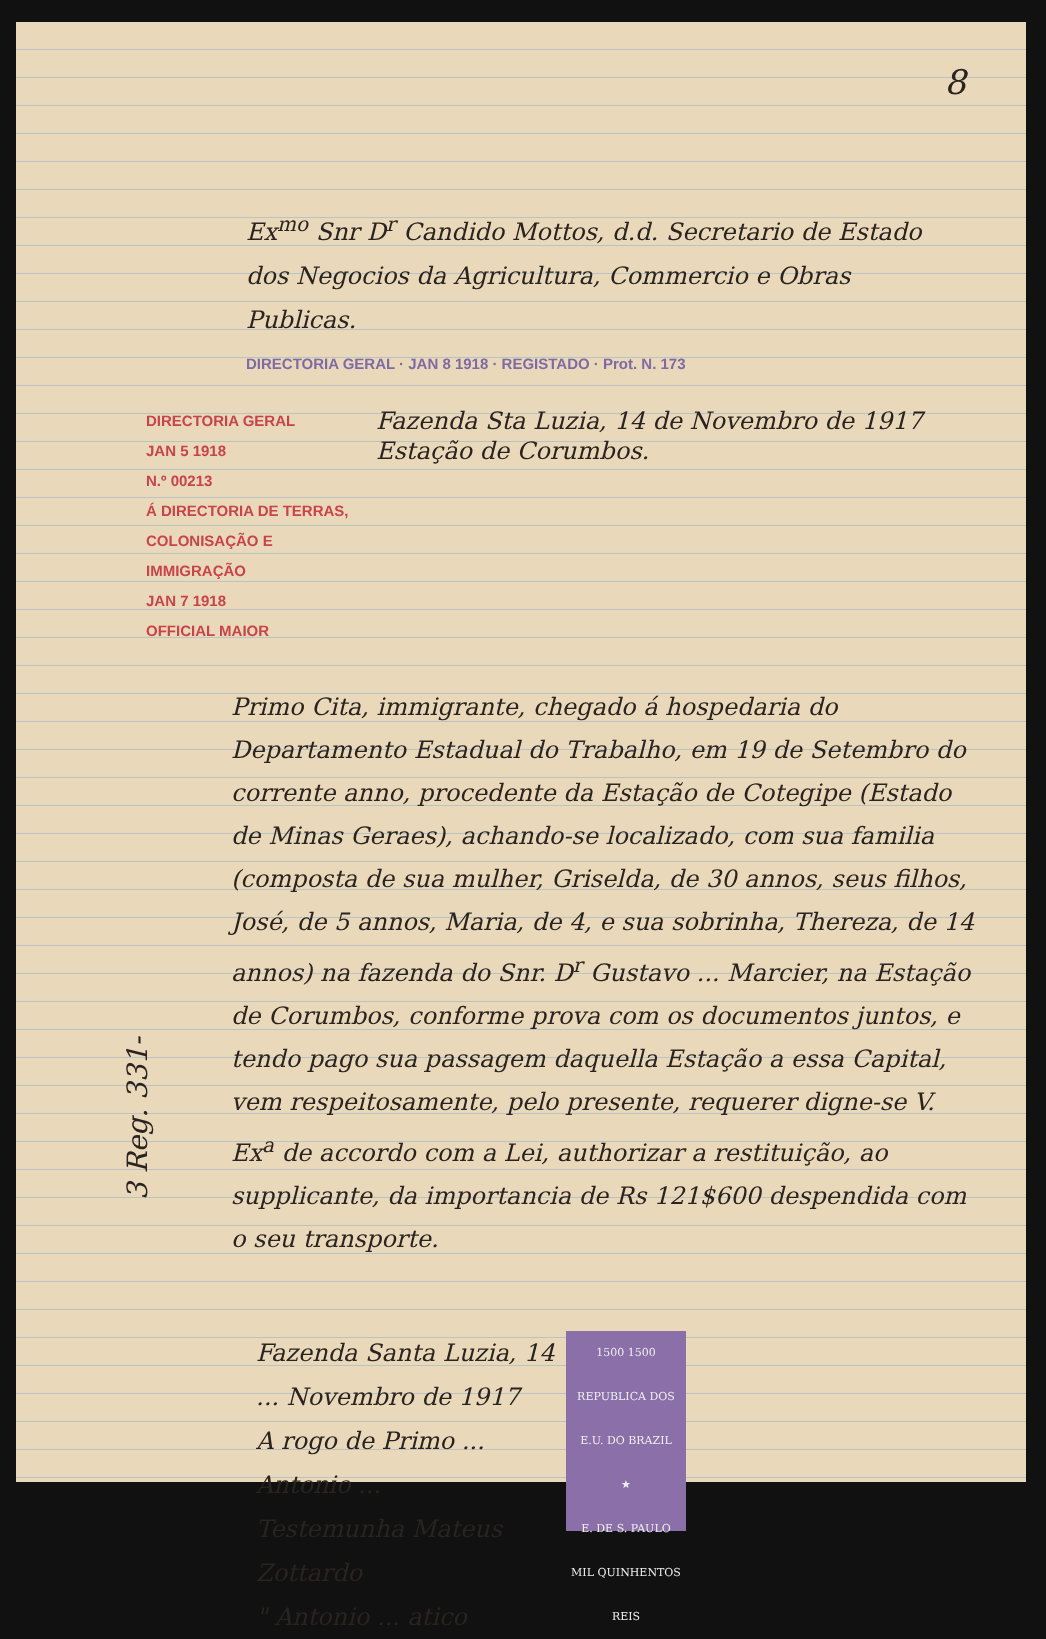8
Ex<sup>mo</sup> Snr D<sup>r</sup> Candido Mottos, d.d. Secretario de Estado dos Negocios da Agricultura, Commercio e Obras Publicas.
DIRECTORIA GERAL · JAN 8 1918 · REGISTADO · Prot. N. 173
DIRECTORIA GERAL
JAN 5 1918
N.º 00213
Á DIRECTORIA DE TERRAS, COLONISAÇÃO E IMMIGRAÇÃO
JAN 7 1918
OFFICIAL MAIOR
Fazenda Sta Luzia, 14 de Novembro de 1917
Estação de Corumbos.
Primo Cita, immigrante, chegado á hospedaria do Departamento Estadual do Trabalho, em 19 de Setembro do corrente anno, procedente da Estação de Cotegipe (Estado de Minas Geraes), achando-se localizado, com sua familia (composta de sua mulher, Griselda, de 30 annos, seus filhos, José, de 5 annos, Maria, de 4, e sua sobrinha, Thereza, de 14 annos) na fazenda do Snr. D<sup>r</sup> Gustavo ... Marcier, na Estação de Corumbos, conforme prova com os documentos juntos, e tendo pago sua passagem daquella Estação a essa Capital, vem respeitosamente, pelo presente, requerer digne-se V. Ex<sup>a</sup> de accordo com a Lei, authorizar a restituição, ao supplicante, da importancia de Rs 121$600 despendida com o seu transporte.
1500 1500
REPUBLICA DOS E.U. DO BRAZIL
★
E. DE S. PAULO
MIL QUINHENTOS REIS Fazenda Santa Luzia, 14 ... Novembro de 1917
A rogo de Primo ...
Antonio ...
Testemunha Mateus Zottardo
" Antonio ... atico
3 Reg. 331-